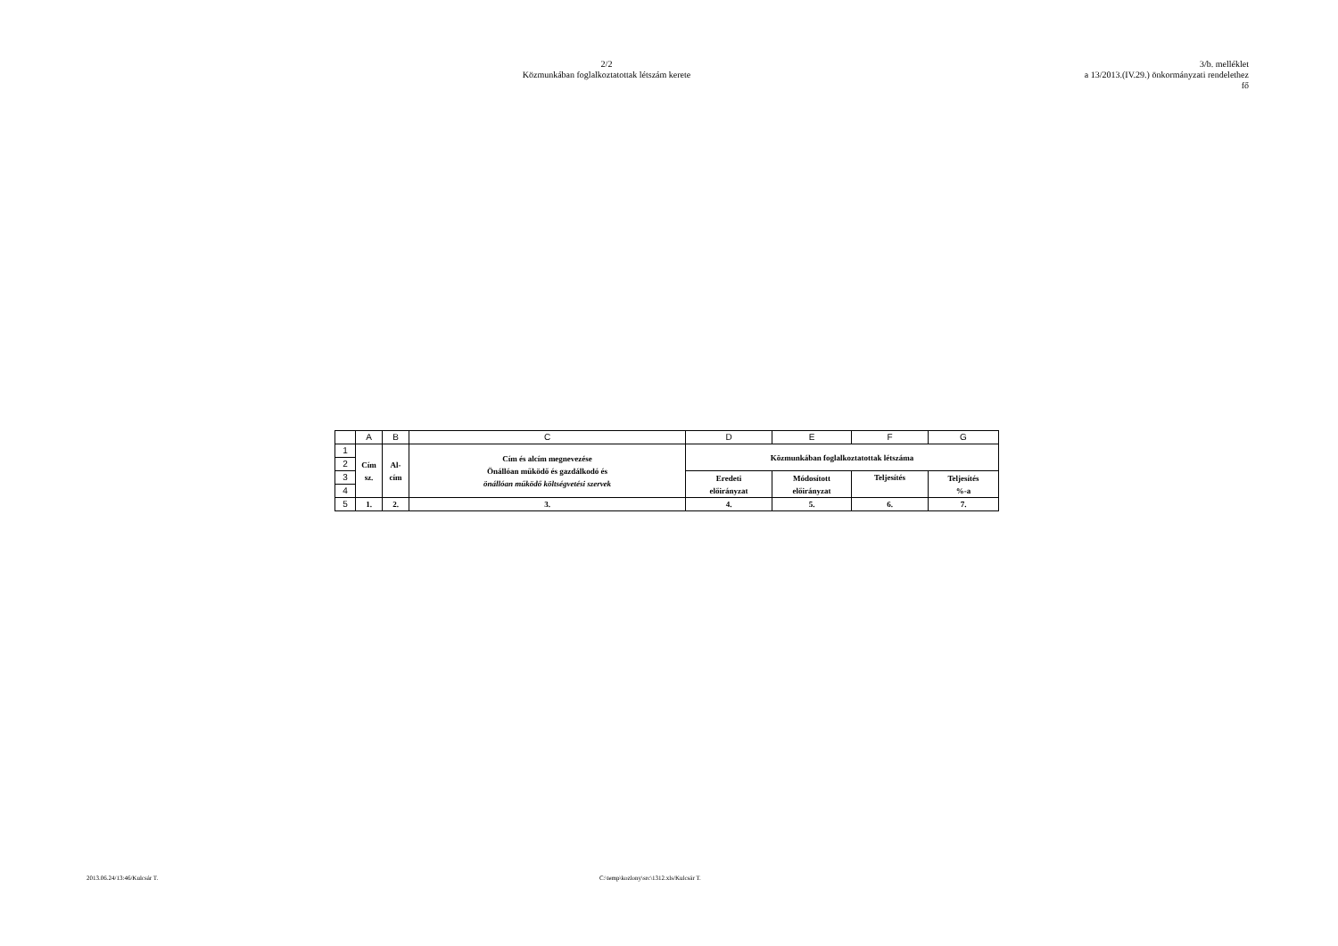2/2
Közmunkában foglalkoztatottak létszám kerete
3/b. melléklet
a 13/2013.(IV.29.) önkormányzati rendelethez
fő
| | A | B | C | D | E | F | G |
| --- | --- | --- | --- | --- | --- | --- | --- |
| 1 | Cím sz. | Al- cím | Cím és alcím megnevezése Önállóan működő és gazdálkodó és önállóan működő költségvetési szervek | Közmunkában foglalkoztatottak létszáma | | | |
| 2 | | | | | | | |
| 3 | | | | Eredeti előirányzat | Módosított előirányzat | Teljesítés | Teljesítés %-a |
| 4 | | | | | | | |
| 5 | 1. | 2. | 3. | 4. | 5. | 6. | 7. |
2013.06.24/13:46/Kulcsár T. C:\temp\kozlony\src\1312.xls/Kulcsár T.